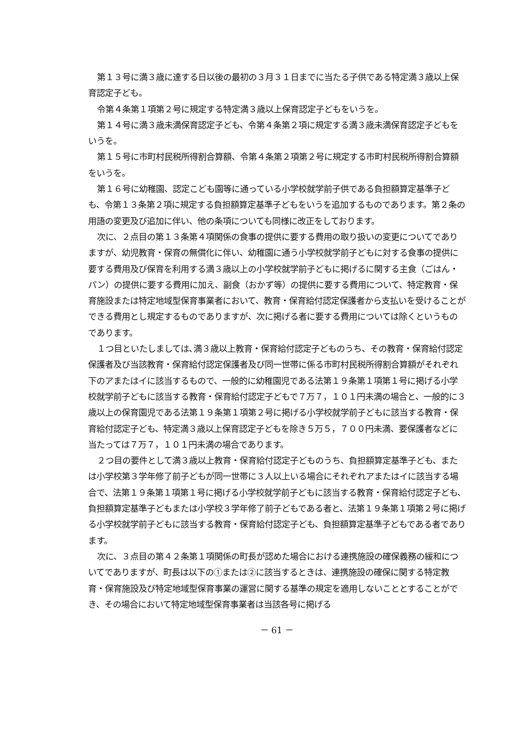第１３号に満３歳に達する日以後の最初の３月３１日までに当たる子供である特定満３歳以上保育認定子ども。
令第４条第１項第２号に規定する特定満３歳以上保育認定子どもをいうを。
第１４号に満３歳未満保育認定子ども、令第４条第２項に規定する満３歳未満保育認定子どもをいうを。
第１５号に市町村民税所得割合算額、令第４条第２項第２号に規定する市町村民税所得割合算額をいうを。
第１６号に幼稚園、認定こども園等に通っている小学校就学前子供である負担額算定基準子ども、令第１３条第２項に規定する負担額算定基準子どもをいうを追加するものであります。第２条の用語の変更及び追加に伴い、他の条項についても同様に改正をしております。
次に、２点目の第１３条第４項関係の食事の提供に要する費用の取り扱いの変更についてでありますが、幼児教育・保育の無償化に伴い、幼稚園に通う小学校就学前子どもに対する食事の提供に要する費用及び保育を利用する満３歳以上の小学校就学前子どもに掲げるに関する主食（ごはん・パン）の提供に要する費用に加え、副食（おかず等）の提供に要する費用について、特定教育・保育施設または特定地域型保育事業者において、教育・保育給付認定保護者から支払いを受けることができる費用とし規定するものでありますが、次に掲げる者に要する費用については除くというものであります。
１つ目といたしましては､満３歳以上教育・保育給付認定子どものうち、その教育・保育給付認定保護者及び当該教育・保育給付認定保護者及び同一世帯に係る市町村民税所得割合算額がそれぞれ下のアまたはイに該当するもので、一般的に幼稚園児である法第１９条第１項第１号に掲げる小学校就学前子どもに該当する教育・保育給付認定子どもで７万７，１０１円未満の場合と、一般的に３歳以上の保育園児である法第１９条第１項第２号に掲げる小学校就学前子どもに該当する教育・保育給付認定子ども、特定満３歳以上保育認定子どもを除き５万５，７００円未満、要保護者などに当たっては７万７，１０１円未満の場合であります。
２つ目の要件として満３歳以上教育・保育給付認定子どものうち、負担額算定基準子ども、または小学校第３学年修了前子どもが同一世帯に３人以上いる場合にそれぞれアまたはイに該当する場合で、法第１９条第１項第１号に掲げる小学校就学前子どもに該当する教育・保育給付認定子ども、負担額算定基準子どもまたは小学校３学年修了前子どもである者と、法第１９条第１項第２号に掲げる小学校就学前子どもに該当する教育・保育給付認定子ども、負担額算定基準子どもである者であります。
次に、３点目の第４２条第１項関係の町長が認めた場合における連携施設の確保義務の緩和についてでありますが、町長は以下の①または②に該当するときは、連携施設の確保に関する特定教育・保育施設及び特定地域型保育事業の運営に関する基準の規定を適用しないこととすることができ、その場合において特定地域型保育事業者は当該各号に掲げる
－ 61 －